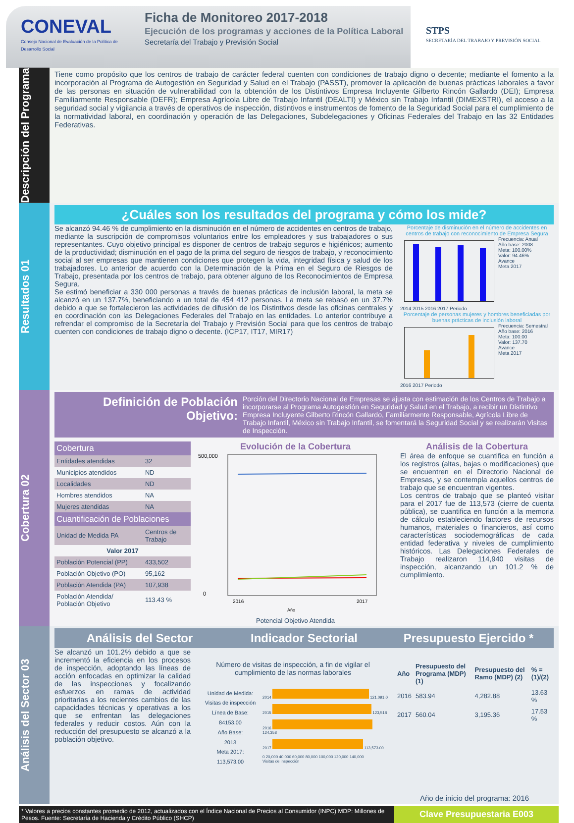CONEVAL
Consejo Nacional de Evaluación de la Política de Desarrollo Social
Ficha de Monitoreo 2017-2018
Ejecución de los programas y acciones de la Política Laboral
Secretaría del Trabajo y Previsión Social
STPS
SECRETARÍA DEL TRABAJO Y PREVISIÓN SOCIAL
Descripción del Programa
Tiene como propósito que los centros de trabajo de carácter federal cuenten con condiciones de trabajo digno o decente; mediante el fomento a la incorporación al Programa de Autogestión en Seguridad y Salud en el Trabajo (PASST), promover la aplicación de buenas prácticas laborales a favor de las personas en situación de vulnerabilidad con la obtención de los Distintivos Empresa Incluyente Gilberto Rincón Gallardo (DEI); Empresa Familiarmente Responsable (DEFR); Empresa Agrícola Libre de Trabajo Infantil (DEALTI) y México sin Trabajo Infantil (DIMEXSTRI), el acceso a la seguridad social y vigilancia a través de operativos de inspección, distintivos e instrumentos de fomento de la Seguridad Social para el cumplimiento de la normatividad laboral, en coordinación y operación de las Delegaciones, Subdelegaciones y Oficinas Federales del Trabajo en las 32 Entidades Federativas.
Resultados 01
¿Cuáles son los resultados del programa y cómo los mide?
Se alcanzó 94.46 % de cumplimiento en la disminución en el número de accidentes en centros de trabajo, mediante la suscripción de compromisos voluntarios entre los empleadores y sus trabajadores o sus representantes. Cuyo objetivo principal es disponer de centros de trabajo seguros e higiénicos; aumento de la productividad; disminución en el pago de la prima del seguro de riesgos de trabajo, y reconocimiento social al ser empresas que mantienen condiciones que protegen la vida, integridad física y salud de los trabajadores. Lo anterior de acuerdo con la Determinación de la Prima en el Seguro de Riesgos de Trabajo, presentada por los centros de trabajo, para obtener alguno de los Reconocimientos de Empresa Segura.
Se estimó beneficiar a 330 000 personas a través de buenas prácticas de inclusión laboral, la meta se alcanzó en un 137.7%, beneficiando a un total de 454 412 personas. La meta se rebasó en un 37.7% debido a que se fortalecieron las actividades de difusión de los Distintivos desde las oficinas centrales y en coordinación con las Delegaciones Federales del Trabajo en las entidades. Lo anterior contribuye a refrendar el compromiso de la Secretaría del Trabajo y Previsión Social para que los centros de trabajo cuenten con condiciones de trabajo digno o decente. (ICP17, IT17, MIR17)
Porcentaje de disminución en el número de accidentes en centros de trabajo con reconocimiento de Empresa Segura
Frecuencia: Anual
Año base: 2008
Meta: 100.00%
Valor: 94.46%
Avance
Meta 2017
2014 2015 2016 2017 Periodo
Porcentaje de personas mujeres y hombres beneficiadas por buenas prácticas de inclusión laboral
Frecuencia: Semestral
Año base: 2016
Meta: 100.00
Valor: 137.70
Avance
Meta 2017
2016 2017 Periodo
Cobertura 02
Definición de Población Objetivo:
Porción del Directorio Nacional de Empresas se ajusta con estimación de los Centros de Trabajo a incorporarse al Programa Autogestión en Seguridad y Salud en el Trabajo, a recibir un Distintivo Empresa Incluyente Gilberto Rincón Gallardo, Familiarmente Responsable, Agrícola Libre de Trabajo Infantil, México sin Trabajo Infantil, se fomentará la Seguridad Social y se realizarán Visitas de Inspección.
| Cobertura | |
| --- | --- |
| Entidades atendidas | 32 |
| Municipios atendidos | ND |
| Localidades | ND |
| Hombres atendidos | NA |
| Mujeres atendidas | NA |
| Cuantificación de Poblaciones | |
| Unidad de Medida PA | Centros de Trabajo |
| Valor 2017 | |
| Población Potencial (PP) | 433,502 |
| Población Objetivo (PO) | 95,162 |
| Población Atendida (PA) | 107,938 |
| Población Atendida/ Población Objetivo | 113.43 % |
Evolución de la Cobertura
500,000
0
2016
2017
Año
Potencial Objetivo Atendida
Análisis de la Cobertura
El área de enfoque se cuantifica en función a los registros (altas, bajas o modificaciones) que se encuentren en el Directorio Nacional de Empresas, y se contempla aquellos centros de trabajo que se encuentran vigentes.
Los centros de trabajo que se planteó visitar para el 2017 fue de 113,573 (cierre de cuenta pública), se cuantifica en función a la memoria de cálculo estableciendo factores de recursos humanos, materiales o financieros, así como características sociodemográficas de cada entidad federativa y niveles de cumplimiento históricos. Las Delegaciones Federales de Trabajo realizaron 114,940 visitas de inspección, alcanzando un 101.2 % de cumplimiento.
Análisis del Sector 03
Análisis del Sector Indicador Sectorial Presupuesto Ejercido *
Se alcanzó un 101.2% debido a que se incrementó la eficiencia en los procesos de inspección, adoptando las líneas de acción enfocadas en optimizar la calidad de las inspecciones y focalizando esfuerzos en ramas de actividad prioritarias a los recientes cambios de las capacidades técnicas y operativas a los que se enfrentan las delegaciones federales y reducir costos. Aún con la reducción del presupuesto se alcanzó a la población objetivo.
Número de visitas de inspección, a fin de vigilar el cumplimiento de las normas laborales
Unidad de Medida:
Visitas de inspección
Línea de Base:
84153.00
Año Base:
2013
Meta 2017:
113,573.00
2014 121,091.0
2015 123,518
2016 124,358
2017 113,573.00
0 20,000 40,000 60,000 80,000 100,000 120,000 140,000
Visitas de inspección
| Año | Presupuesto del Programa (MDP) (1) | Presupuesto del Ramo (MDP) (2) | % = (1)/(2) |
| --- | --- | --- | --- |
| 2016 | 583.94 | 4,282.88 | 13.63 % |
| 2017 | 560.04 | 3,195.36 | 17.53 % |
Año de inicio del programa: 2016
* Valores a precios constantes promedio de 2012, actualizados con el Índice Nacional de Precios al Consumidor (INPC) MDP: Millones de Pesos. Fuente: Secretaría de Hacienda y Crédito Público (SHCP)
Clave Presupuestaria E003